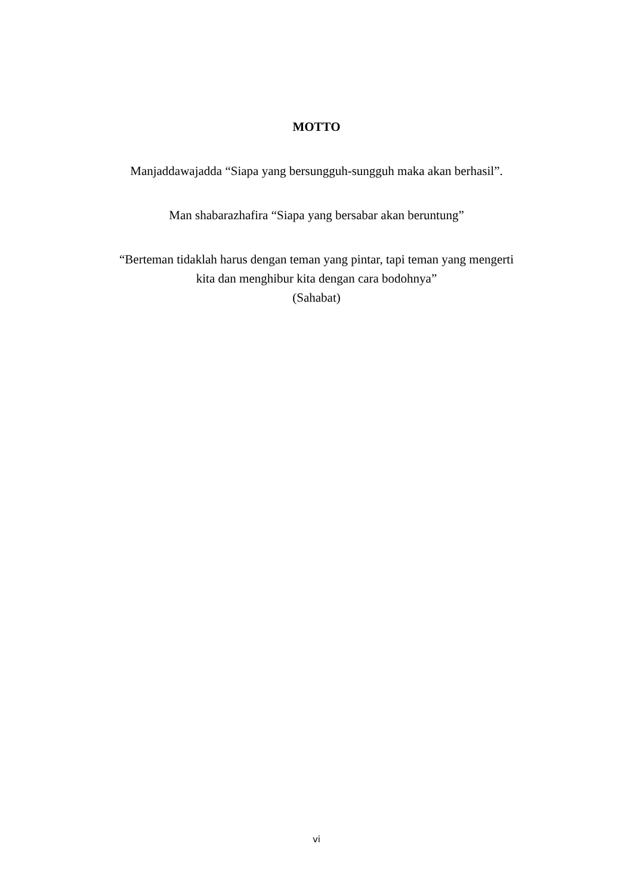MOTTO
Manjaddawajadda “Siapa yang bersungguh-sungguh maka akan berhasil”.
Man shabarazhafira “Siapa yang bersabar akan beruntung”
“Berteman tidaklah harus dengan teman yang pintar, tapi teman yang mengerti
kita dan menghibur kita dengan cara bodohnya”
(Sahabat)
vi